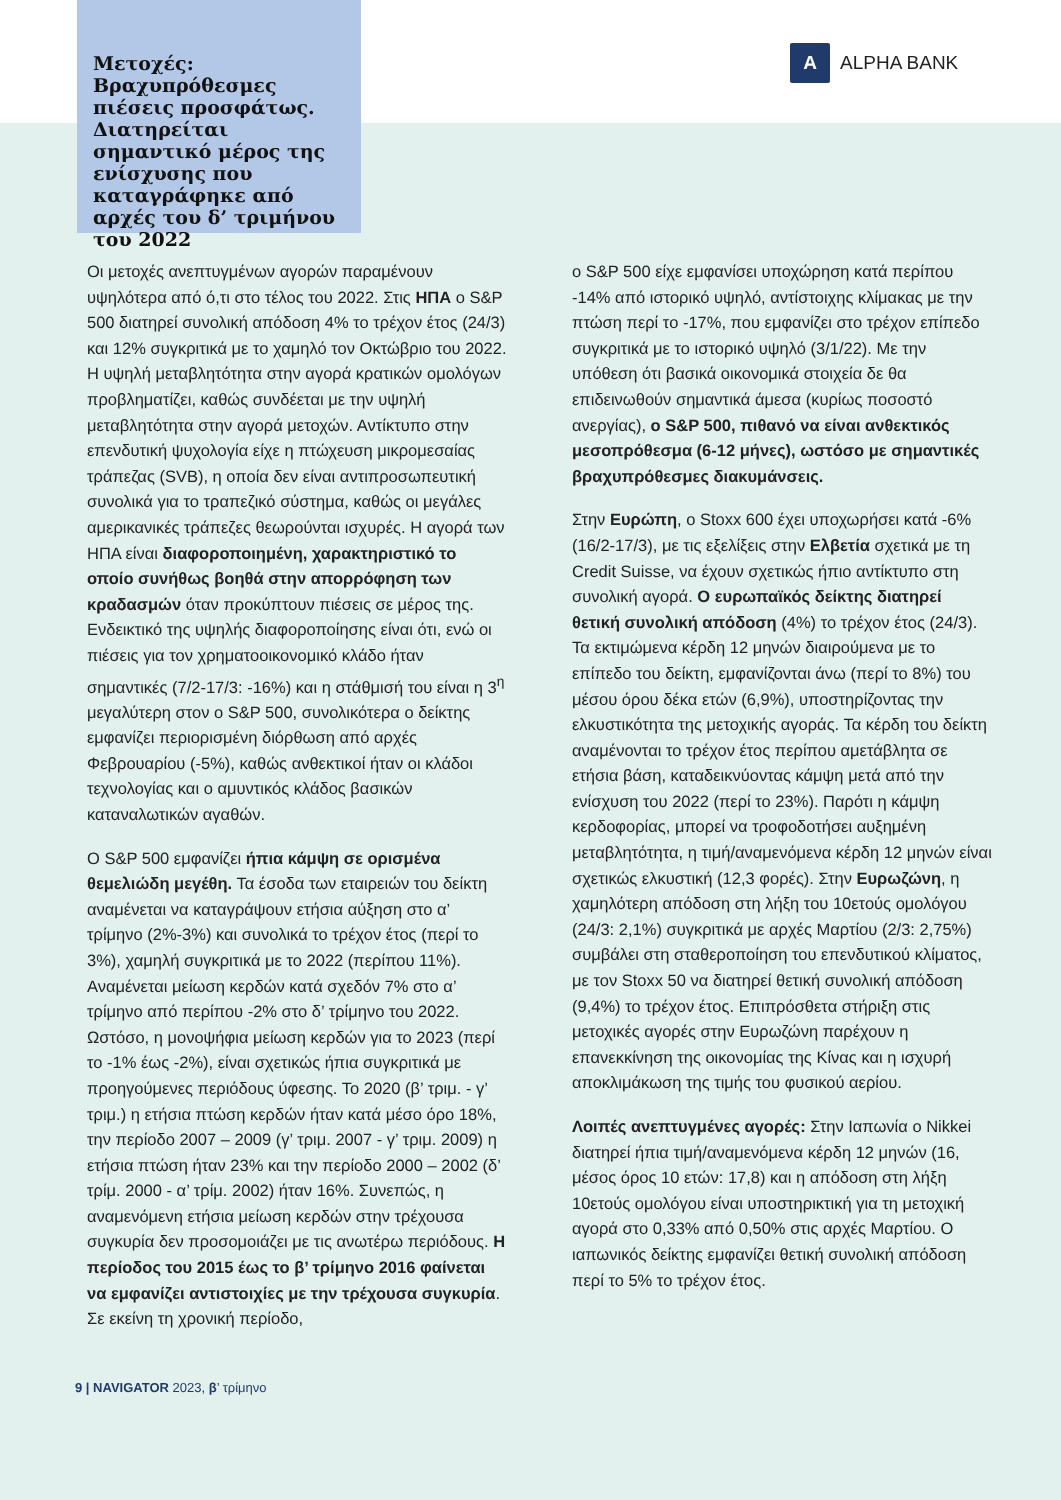Μετοχές:
Βραχυπρόθεσμες πιέσεις προσφάτως. Διατηρείται σημαντικό μέρος της ενίσχυσης που καταγράφηκε από αρχές του δ’ τριμήνου του 2022
A
ALPHA BANK
Οι μετοχές ανεπτυγμένων αγορών παραμένουν υψηλότερα από ό,τι στο τέλος του 2022. Στις ΗΠΑ ο S&P 500 διατηρεί συνολική απόδοση 4% το τρέχον έτος (24/3) και 12% συγκριτικά με το χαμηλό τον Οκτώβριο του 2022. Η υψηλή μεταβλητότητα στην αγορά κρατικών ομολόγων προβληματίζει, καθώς συνδέεται με την υψηλή μεταβλητότητα στην αγορά μετοχών. Αντίκτυπο στην επενδυτική ψυχολογία είχε η πτώχευση μικρομεσαίας τράπεζας (SVB), η οποία δεν είναι αντιπροσωπευτική συνολικά για το τραπεζικό σύστημα, καθώς οι μεγάλες αμερικανικές τράπεζες θεωρούνται ισχυρές. Η αγορά των ΗΠΑ είναι διαφοροποιημένη, χαρακτηριστικό το οποίο συνήθως βοηθά στην απορρόφηση των κραδασμών όταν προκύπτουν πιέσεις σε μέρος της. Ενδεικτικό της υψηλής διαφοροποίησης είναι ότι, ενώ οι πιέσεις για τον χρηματοοικονομικό κλάδο ήταν σημαντικές (7/2-17/3: -16%) και η στάθμισή του είναι η 3<sup>η</sup> μεγαλύτερη στον ο S&P 500, συνολικότερα ο δείκτης εμφανίζει περιορισμένη διόρθωση από αρχές Φεβρουαρίου (-5%), καθώς ανθεκτικοί ήταν οι κλάδοι τεχνολογίας και ο αμυντικός κλάδος βασικών καταναλωτικών αγαθών.
Ο S&P 500 εμφανίζει ήπια κάμψη σε ορισμένα θεμελιώδη μεγέθη. Τα έσοδα των εταιρειών του δείκτη αναμένεται να καταγράψουν ετήσια αύξηση στο α’ τρίμηνο (2%-3%) και συνολικά το τρέχον έτος (περί το 3%), χαμηλή συγκριτικά με το 2022 (περίπου 11%). Αναμένεται μείωση κερδών κατά σχεδόν 7% στο α’ τρίμηνο από περίπου -2% στο δ’ τρίμηνο του 2022. Ωστόσο, η μονοψήφια μείωση κερδών για το 2023 (περί το -1% έως -2%), είναι σχετικώς ήπια συγκριτικά με προηγούμενες περιόδους ύφεσης. Το 2020 (β’ τριμ. - γ’ τριμ.) η ετήσια πτώση κερδών ήταν κατά μέσο όρο 18%, την περίοδο 2007 – 2009 (γ’ τριμ. 2007 - γ’ τριμ. 2009) η ετήσια πτώση ήταν 23% και την περίοδο 2000 – 2002 (δ’ τρίμ. 2000 - α’ τρίμ. 2002) ήταν 16%. Συνεπώς, η αναμενόμενη ετήσια μείωση κερδών στην τρέχουσα συγκυρία δεν προσομοιάζει με τις ανωτέρω περιόδους. Η περίοδος του 2015 έως το β’ τρίμηνο 2016 φαίνεται να εμφανίζει αντιστοιχίες με την τρέχουσα συγκυρία. Σε εκείνη τη χρονική περίοδο,
ο S&P 500 είχε εμφανίσει υποχώρηση κατά περίπου -14% από ιστορικό υψηλό, αντίστοιχης κλίμακας με την πτώση περί το -17%, που εμφανίζει στο τρέχον επίπεδο συγκριτικά με το ιστορικό υψηλό (3/1/22). Με την υπόθεση ότι βασικά οικονομικά στοιχεία δε θα επιδεινωθούν σημαντικά άμεσα (κυρίως ποσοστό ανεργίας), ο S&P 500, πιθανό να είναι ανθεκτικός μεσοπρόθεσμα (6-12 μήνες), ωστόσο με σημαντικές βραχυπρόθεσμες διακυμάνσεις.
Στην Ευρώπη, ο Stoxx 600 έχει υποχωρήσει κατά -6% (16/2-17/3), με τις εξελίξεις στην Ελβετία σχετικά με τη Credit Suisse, να έχουν σχετικώς ήπιο αντίκτυπο στη συνολική αγορά. Ο ευρωπαϊκός δείκτης διατηρεί θετική συνολική απόδοση (4%) το τρέχον έτος (24/3). Τα εκτιμώμενα κέρδη 12 μηνών διαιρούμενα με το επίπεδο του δείκτη, εμφανίζονται άνω (περί το 8%) του μέσου όρου δέκα ετών (6,9%), υποστηρίζοντας την ελκυστικότητα της μετοχικής αγοράς. Τα κέρδη του δείκτη αναμένονται το τρέχον έτος περίπου αμετάβλητα σε ετήσια βάση, καταδεικνύοντας κάμψη μετά από την ενίσχυση του 2022 (περί το 23%). Παρότι η κάμψη κερδοφορίας, μπορεί να τροφοδοτήσει αυξημένη μεταβλητότητα, η τιμή/αναμενόμενα κέρδη 12 μηνών είναι σχετικώς ελκυστική (12,3 φορές). Στην Ευρωζώνη, η χαμηλότερη απόδοση στη λήξη του 10ετούς ομολόγου (24/3: 2,1%) συγκριτικά με αρχές Μαρτίου (2/3: 2,75%) συμβάλει στη σταθεροποίηση του επενδυτικού κλίματος, με τον Stoxx 50 να διατηρεί θετική συνολική απόδοση (9,4%) το τρέχον έτος. Επιπρόσθετα στήριξη στις μετοχικές αγορές στην Ευρωζώνη παρέχουν η επανεκκίνηση της οικονομίας της Κίνας και η ισχυρή αποκλιμάκωση της τιμής του φυσικού αερίου.
Λοιπές ανεπτυγμένες αγορές: Στην Ιαπωνία ο Nikkei διατηρεί ήπια τιμή/αναμενόμενα κέρδη 12 μηνών (16, μέσος όρος 10 ετών: 17,8) και η απόδοση στη λήξη 10ετούς ομολόγου είναι υποστηρικτική για τη μετοχική αγορά στο 0,33% από 0,50% στις αρχές Μαρτίου. Ο ιαπωνικός δείκτης εμφανίζει θετική συνολική απόδοση περί το 5% το τρέχον έτος.
9 | NAVIGATOR 2023, β’ τρίμηνο